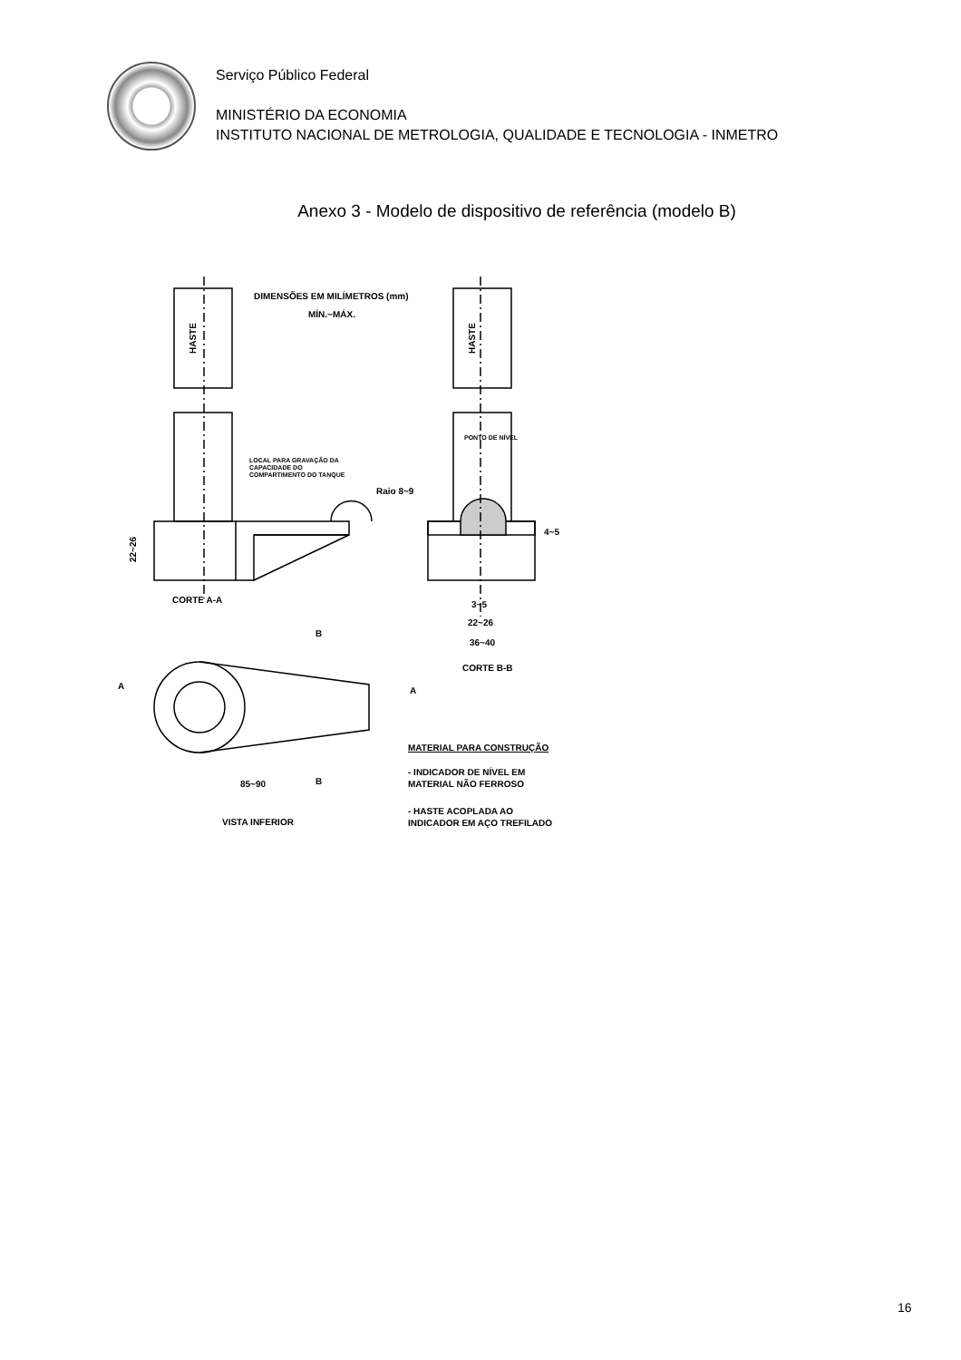Serviço Público Federal
MINISTÉRIO DA ECONOMIA
INSTITUTO NACIONAL DE METROLOGIA, QUALIDADE E TECNOLOGIA - INMETRO
Anexo 3 - Modelo de dispositivo de referência (modelo B)
DIMENSÕES EM MILÍMETROS (mm)
MÍN.~MÁX.
HASTE
HASTE
PONTO DE NÍVEL
LOCAL PARA GRAVAÇÃO DA
CAPACIDADE DO
COMPARTIMENTO DO TANQUE
Raio 8~9
4~5
22~26
CORTE A-A
3~5
22~26
36~40
CORTE B-B
B
A
A
B
85~90
VISTA INFERIOR
MATERIAL PARA CONSTRUÇÃO
- INDICADOR DE NÍVEL EM
MATERIAL NÃO FERROSO
- HASTE ACOPLADA AO
INDICADOR EM AÇO TREFILADO
16